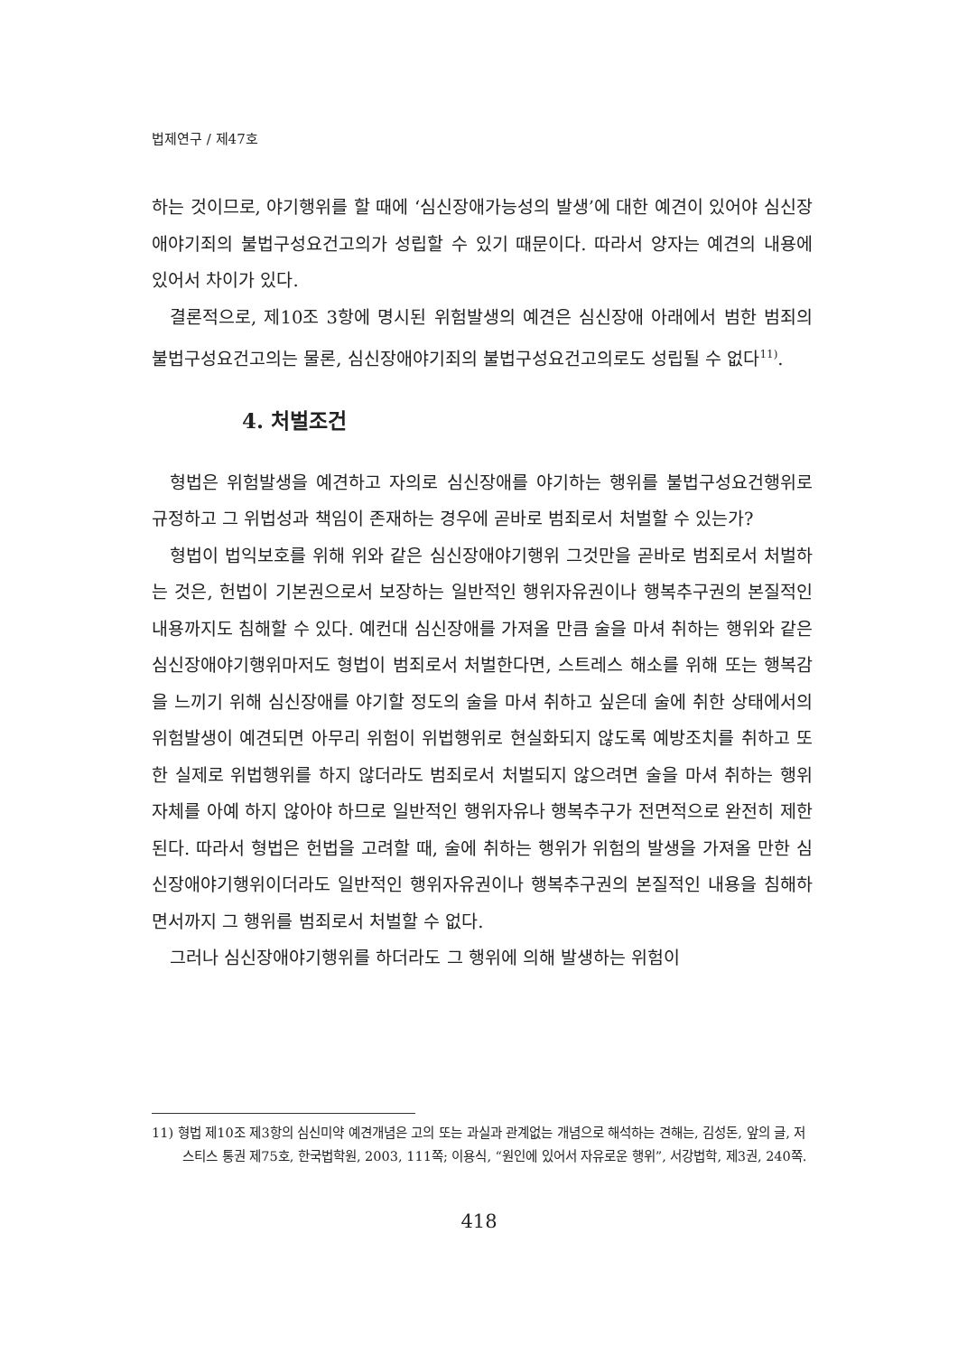법제연구 / 제47호
하는 것이므로, 야기행위를 할 때에 ‘심신장애가능성의 발생’에 대한 예견이 있어야 심신장애야기죄의 불법구성요건고의가 성립할 수 있기 때문이다. 따라서 양자는 예견의 내용에 있어서 차이가 있다.
결론적으로, 제10조 3항에 명시된 위험발생의 예견은 심신장애 아래에서 범한 범죄의 불법구성요건고의는 물론, 심신장애야기죄의 불법구성요건고의로도 성립될 수 없다<sup>11)</sup>.
4. 처벌조건
형법은 위험발생을 예견하고 자의로 심신장애를 야기하는 행위를 불법구성요건행위로 규정하고 그 위법성과 책임이 존재하는 경우에 곧바로 범죄로서 처벌할 수 있는가?
형법이 법익보호를 위해 위와 같은 심신장애야기행위 그것만을 곧바로 범죄로서 처벌하는 것은, 헌법이 기본권으로서 보장하는 일반적인 행위자유권이나 행복추구권의 본질적인 내용까지도 침해할 수 있다. 예컨대 심신장애를 가져올 만큼 술을 마셔 취하는 행위와 같은 심신장애야기행위마저도 형법이 범죄로서 처벌한다면, 스트레스 해소를 위해 또는 행복감을 느끼기 위해 심신장애를 야기할 정도의 술을 마셔 취하고 싶은데 술에 취한 상태에서의 위험발생이 예견되면 아무리 위험이 위법행위로 현실화되지 않도록 예방조치를 취하고 또한 실제로 위법행위를 하지 않더라도 범죄로서 처벌되지 않으려면 술을 마셔 취하는 행위 자체를 아예 하지 않아야 하므로 일반적인 행위자유나 행복추구가 전면적으로 완전히 제한된다. 따라서 형법은 헌법을 고려할 때, 술에 취하는 행위가 위험의 발생을 가져올 만한 심신장애야기행위이더라도 일반적인 행위자유권이나 행복추구권의 본질적인 내용을 침해하면서까지 그 행위를 범죄로서 처벌할 수 없다.
그러나 심신장애야기행위를 하더라도 그 행위에 의해 발생하는 위험이
11) 형법 제10조 제3항의 심신미약 예견개념은 고의 또는 과실과 관계없는 개념으로 해석하는 견해는, 김성돈, 앞의 글, 저스티스 통권 제75호, 한국법학원, 2003, 111쪽; 이용식, “원인에 있어서 자유로운 행위”, 서강법학, 제3권, 240쪽.
418